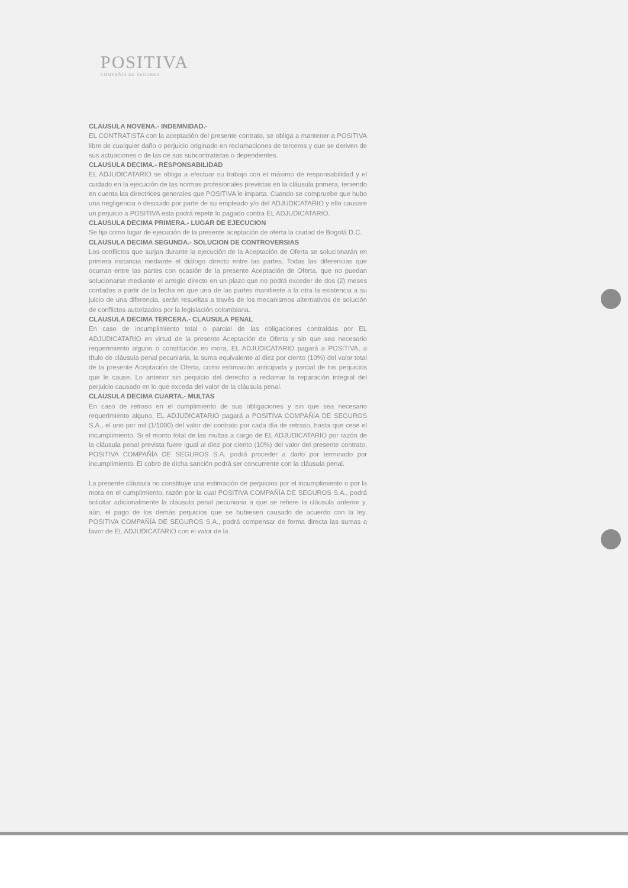POSITIVA
COMPAÑÍA DE SEGUROS
CLAUSULA NOVENA.- INDEMNIDAD.-
EL CONTRATISTA con la aceptación del presente contrato, se obliga a mantener a POSITIVA libre de cualquier daño o perjuicio originado en reclamaciones de terceros y que se deriven de sus actuaciones o de las de sus subcontratistas o dependientes.
CLAUSULA DECIMA.- RESPONSABILIDAD
EL ADJUDICATARIO se obliga a efectuar su trabajo con el máximo de responsabilidad y el cuidado en la ejecución de las normas profesionales previstas en la cláusula primera, teniendo en cuenta las directrices generales que POSITIVA le imparta. Cuando se compruebe que hubo una negligencia o descuido por parte de su empleado y/o del ADJUDICATARIO y ello causare un perjuicio a POSITIVA esta podrá repetir lo pagado contra EL ADJUDICATARIO.
CLAUSULA DECIMA PRIMERA.- LUGAR DE EJECUCION
Se fija como lugar de ejecución de la presente aceptación de oferta la ciudad de Bogotá D.C.
CLAUSULA DECIMA SEGUNDA.- SOLUCION DE CONTROVERSIAS
Los conflictos que surjan durante la ejecución de la Aceptación de Oferta se solucionarán en primera instancia mediante el diálogo directo entre las partes. Todas las diferencias que ocurran entre las partes con ocasión de la presente Aceptación de Oferta, que no puedan solucionarse mediante el arreglo directo en un plazo que no podrá exceder de dos (2) meses contados a partir de la fecha en que una de las partes manifieste a la otra la existencia a su juicio de una diferencia, serán resueltas a través de los mecanismos alternativos de solución de conflictos autorizados por la legislación colombiana.
CLAUSULA DECIMA TERCERA.- CLAUSULA PENAL
En caso de incumplimiento total o parcial de las obligaciones contraídas por EL ADJUDICATARIO en virtud de la presente Aceptación de Oferta y sin que sea necesario requerimiento alguno o constitución en mora, EL ADJUDICATARIO pagará a POSITIVA, a título de cláusula penal pecuniaria, la suma equivalente al diez por ciento (10%) del valor total de la presente Aceptación de Oferta, como estimación anticipada y parcial de los perjuicios que le cause. Lo anterior sin perjuicio del derecho a reclamar la reparación integral del perjuicio causado en lo que exceda del valor de la cláusula penal.
CLAUSULA DECIMA CUARTA.- MULTAS
En caso de retraso en el cumplimiento de sus obligaciones y sin que sea necesario requerimiento alguno, EL ADJUDICATARIO pagará a POSITIVA COMPAÑÍA DE SEGUROS S.A., el uno por mil (1/1000) del valor del contrato por cada día de retraso, hasta que cese el incumplimiento. Si el monto total de las multas a cargo de EL ADJUDICATARIO por razón de la cláusula penal prevista fuere igual al diez por ciento (10%) del valor del presente contrato, POSITIVA COMPAÑÍA DE SEGUROS S.A. podrá proceder a darlo por terminado por incumplimiento. El cobro de dicha sanción podrá ser concurrente con la cláusula penal.
La presente cláusula no constituye una estimación de perjuicios por el incumplimiento o por la mora en el cumplimiento, razón por la cual POSITIVA COMPAÑÍA DE SEGUROS S.A., podrá solicitar adicionalmente la cláusula penal pecuniaria a que se refiere la cláusula anterior y, aún, el pago de los demás perjuicios que se hubiesen causado de acuerdo con la ley. POSITIVA COMPAÑÍA DE SEGUROS S.A., podrá compensar de forma directa las sumas a favor de EL ADJUDICATARIO con el valor de la